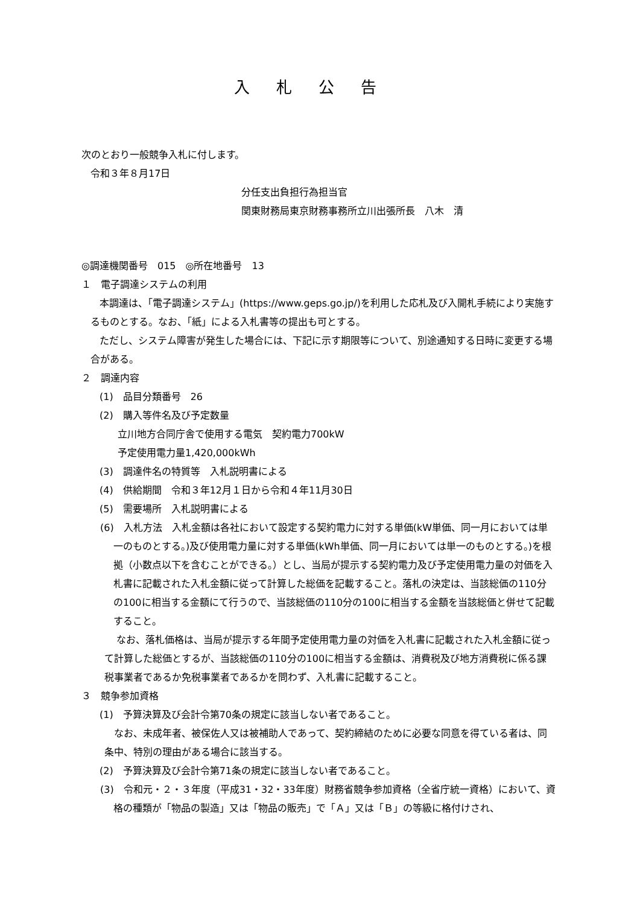入札公告
次のとおり一般競争入札に付します。
令和３年８月17日
分任支出負担行為担当官
関東財務局東京財務事務所立川出張所長　八木　清
◎調達機関番号　015　◎所在地番号　13
１　電子調達システムの利用
本調達は、「電子調達システム」(https://www.geps.go.jp/)を利用した応札及び入開札手続により実施するものとする。なお、「紙」による入札書等の提出も可とする。
ただし、システム障害が発生した場合には、下記に示す期限等について、別途通知する日時に変更する場合がある。
２　調達内容
(1)　品目分類番号　26
(2)　購入等件名及び予定数量
立川地方合同庁舎で使用する電気　契約電力700kW
予定使用電力量1,420,000kWh
(3)　調達件名の特質等　入札説明書による
(4)　供給期間　令和３年12月１日から令和４年11月30日
(5)　需要場所　入札説明書による
(6)　入札方法　入札金額は各社において設定する契約電力に対する単価(kW単価、同一月においては単一のものとする。)及び使用電力量に対する単価(kWh単価、同一月においては単一のものとする。)を根拠（小数点以下を含むことができる。）とし、当局が提示する契約電力及び予定使用電力量の対価を入札書に記載された入札金額に従って計算した総価を記載すること。落札の決定は、当該総価の110分の100に相当する金額にて行うので、当該総価の110分の100に相当する金額を当該総価と併せて記載すること。
なお、落札価格は、当局が提示する年間予定使用電力量の対価を入札書に記載された入札金額に従って計算した総価とするが、当該総価の110分の100に相当する金額は、消費税及び地方消費税に係る課税事業者であるか免税事業者であるかを問わず、入札書に記載すること。
３　競争参加資格
(1)　予算決算及び会計令第70条の規定に該当しない者であること。
なお、未成年者、被保佐人又は被補助人であって、契約締結のために必要な同意を得ている者は、同条中、特別の理由がある場合に該当する。
(2)　予算決算及び会計令第71条の規定に該当しない者であること。
(3)　令和元・２・３年度（平成31・32・33年度）財務省競争参加資格（全省庁統一資格）において、資格の種類が「物品の製造」又は「物品の販売」で「Ａ」又は「Ｂ」の等級に格付けされ、